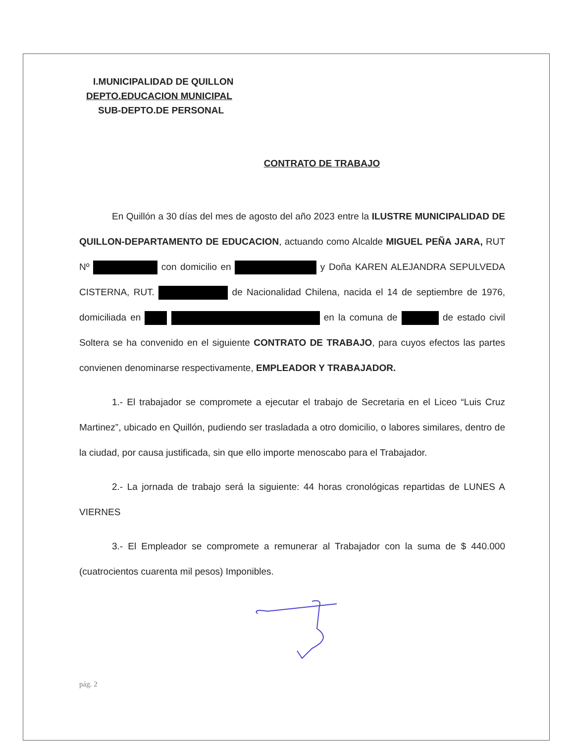I.MUNICIPALIDAD DE QUILLON
DEPTO.EDUCACION MUNICIPAL
SUB-DEPTO.DE PERSONAL
CONTRATO DE TRABAJO
En Quillón a 30 días del mes de agosto del año 2023 entre la ILUSTRE MUNICIPALIDAD DE QUILLON-DEPARTAMENTO DE EDUCACION, actuando como Alcalde MIGUEL PEÑA JARA, RUT Nº con domicilio en y Doña KAREN ALEJANDRA SEPULVEDA CISTERNA, RUT. de Nacionalidad Chilena, nacida el 14 de septiembre de 1976, domiciliada en en la comuna de de estado civil Soltera se ha convenido en el siguiente CONTRATO DE TRABAJO, para cuyos efectos las partes convienen denominarse respectivamente, EMPLEADOR Y TRABAJADOR.
1.- El trabajador se compromete a ejecutar el trabajo de Secretaria en el Liceo “Luis Cruz Martinez”, ubicado en Quillón, pudiendo ser trasladada a otro domicilio, o labores similares, dentro de la ciudad, por causa justificada, sin que ello importe menoscabo para el Trabajador.
2.- La jornada de trabajo será la siguiente: 44 horas cronológicas repartidas de LUNES A VIERNES
3.- El Empleador se compromete a remunerar al Trabajador con la suma de $ 440.000 (cuatrocientos cuarenta mil pesos) Imponibles.
pág. 2